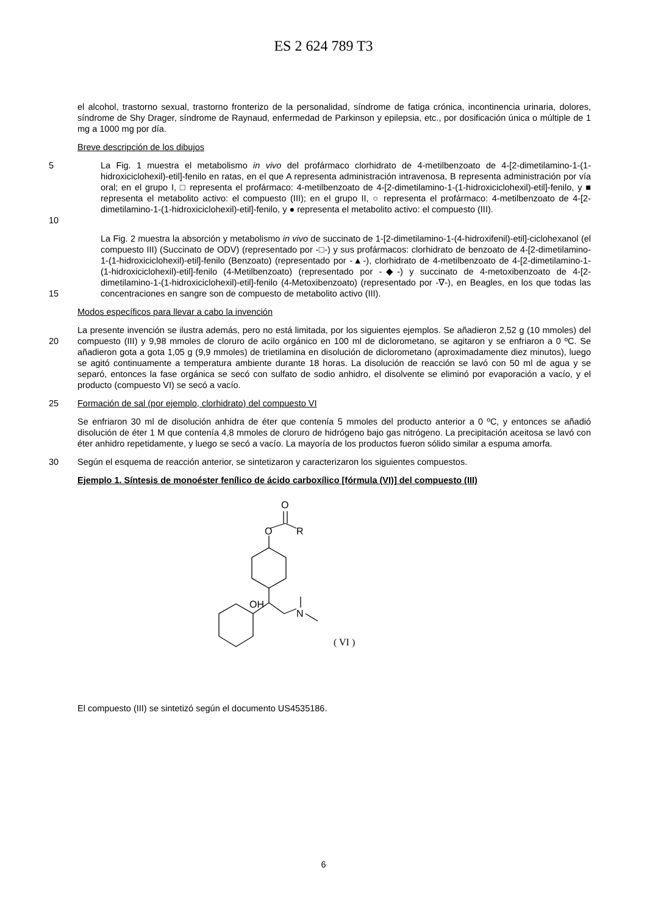ES 2 624 789 T3
el alcohol, trastorno sexual, trastorno fronterizo de la personalidad, síndrome de fatiga crónica, incontinencia urinaria, dolores, síndrome de Shy Drager, síndrome de Raynaud, enfermedad de Parkinson y epilepsia, etc., por dosificación única o múltiple de 1 mg a 1000 mg por día.
Breve descripción de los dibujos
5
10
La Fig. 1 muestra el metabolismo in vivo del profármaco clorhidrato de 4-metilbenzoato de 4-[2-dimetilamino-1-(1-hidroxiciclohexil)-etil]-fenilo en ratas, en el que A representa administración intravenosa, B representa administración por vía oral; en el grupo I, □ representa el profármaco: 4-metilbenzoato de 4-[2-dimetilamino-1-(1-hidroxiciclohexil)-etil]-fenilo, y ■ representa el metabolito activo: el compuesto (III); en el grupo II, ○ representa el profármaco: 4-metilbenzoato de 4-[2-dimetilamino-1-(1-hidroxiciclohexil)-etil]-fenilo, y ● representa el metabolito activo: el compuesto (III).
15
La Fig. 2 muestra la absorción y metabolismo in vivo de succinato de 1-[2-dimetilamino-1-(4-hidroxifenil)-etil]-ciclohexanol (el compuesto III) (Succinato de ODV) (representado por -□-) y sus profármacos: clorhidrato de benzoato de 4-[2-dimetilamino-1-(1-hidroxiciclohexil)-etil]-fenilo (Benzoato) (representado por -▲-), clorhidrato de 4-metilbenzoato de 4-[2-dimetilamino-1-(1-hidroxiciclohexil)-etil]-fenilo (4-Metilbenzoato) (representado por -◆-) y succinato de 4-metoxibenzoato de 4-[2-dimetilamino-1-(1-hidroxiciclohexil)-etil]-fenilo (4-Metoxibenzoato) (representado por -∇-), en Beagles, en los que todas las concentraciones en sangre son de compuesto de metabolito activo (III).
Modos específicos para llevar a cabo la invención
20
La presente invención se ilustra además, pero no está limitada, por los siguientes ejemplos. Se añadieron 2,52 g (10 mmoles) del compuesto (III) y 9,98 mmoles de cloruro de acilo orgánico en 100 ml de diclorometano, se agitaron y se enfriaron a 0 ºC. Se añadieron gota a gota 1,05 g (9,9 mmoles) de trietilamina en disolución de diclorometano (aproximadamente diez minutos), luego se agitó continuamente a temperatura ambiente durante 18 horas. La disolución de reacción se lavó con 50 ml de agua y se separó, entonces la fase orgánica se secó con sulfato de sodio anhidro, el disolvente se eliminó por evaporación a vacío, y el producto (compuesto VI) se secó a vacío.
25
Formación de sal (por ejemplo, clorhidrato) del compuesto VI
Se enfriaron 30 ml de disolución anhidra de éter que contenía 5 mmoles del producto anterior a 0 ºC, y entonces se añadió disolución de éter 1 M que contenía 4,8 mmoles de cloruro de hidrógeno bajo gas nitrógeno. La precipitación aceitosa se lavó con éter anhidro repetidamente, y luego se secó a vacío. La mayoría de los productos fueron sólido similar a espuma amorfa.
30
Según el esquema de reacción anterior, se sintetizaron y caracterizaron los siguientes compuestos.
Ejemplo 1. Síntesis de monoéster fenílico de ácido carboxílico [fórmula (VI)] del compuesto (III)
O
O
R
OH
N
( VI )
El compuesto (III) se sintetizó según el documento US4535186.
6